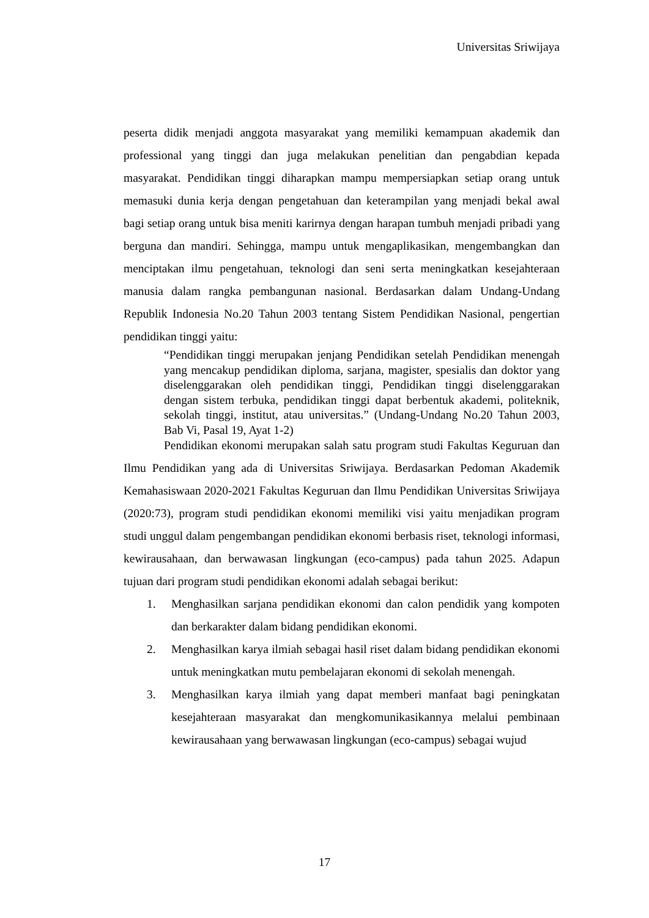Universitas Sriwijaya
peserta didik menjadi anggota masyarakat yang memiliki kemampuan akademik dan professional yang tinggi dan juga melakukan penelitian dan pengabdian kepada masyarakat. Pendidikan tinggi diharapkan mampu mempersiapkan setiap orang untuk memasuki dunia kerja dengan pengetahuan dan keterampilan yang menjadi bekal awal bagi setiap orang untuk bisa meniti karirnya dengan harapan tumbuh menjadi pribadi yang berguna dan mandiri. Sehingga, mampu untuk mengaplikasikan, mengembangkan dan menciptakan ilmu pengetahuan, teknologi dan seni serta meningkatkan kesejahteraan manusia dalam rangka pembangunan nasional. Berdasarkan dalam Undang-Undang Republik Indonesia No.20 Tahun 2003 tentang Sistem Pendidikan Nasional, pengertian pendidikan tinggi yaitu:
“Pendidikan tinggi merupakan jenjang Pendidikan setelah Pendidikan menengah yang mencakup pendidikan diploma, sarjana, magister, spesialis dan doktor yang diselenggarakan oleh pendidikan tinggi, Pendidikan tinggi diselenggarakan dengan sistem terbuka, pendidikan tinggi dapat berbentuk akademi, politeknik, sekolah tinggi, institut, atau universitas.” (Undang-Undang No.20 Tahun 2003, Bab Vi, Pasal 19, Ayat 1-2)
Pendidikan ekonomi merupakan salah satu program studi Fakultas Keguruan dan Ilmu Pendidikan yang ada di Universitas Sriwijaya. Berdasarkan Pedoman Akademik Kemahasiswaan 2020-2021 Fakultas Keguruan dan Ilmu Pendidikan Universitas Sriwijaya (2020:73), program studi pendidikan ekonomi memiliki visi yaitu menjadikan program studi unggul dalam pengembangan pendidikan ekonomi berbasis riset, teknologi informasi, kewirausahaan, dan berwawasan lingkungan (eco-campus) pada tahun 2025. Adapun tujuan dari program studi pendidikan ekonomi adalah sebagai berikut:
1. Menghasilkan sarjana pendidikan ekonomi dan calon pendidik yang kompoten dan berkarakter dalam bidang pendidikan ekonomi.
2. Menghasilkan karya ilmiah sebagai hasil riset dalam bidang pendidikan ekonomi untuk meningkatkan mutu pembelajaran ekonomi di sekolah menengah.
3. Menghasilkan karya ilmiah yang dapat memberi manfaat bagi peningkatan kesejahteraan masyarakat dan mengkomunikasikannya melalui pembinaan kewirausahaan yang berwawasan lingkungan (eco-campus) sebagai wujud
17